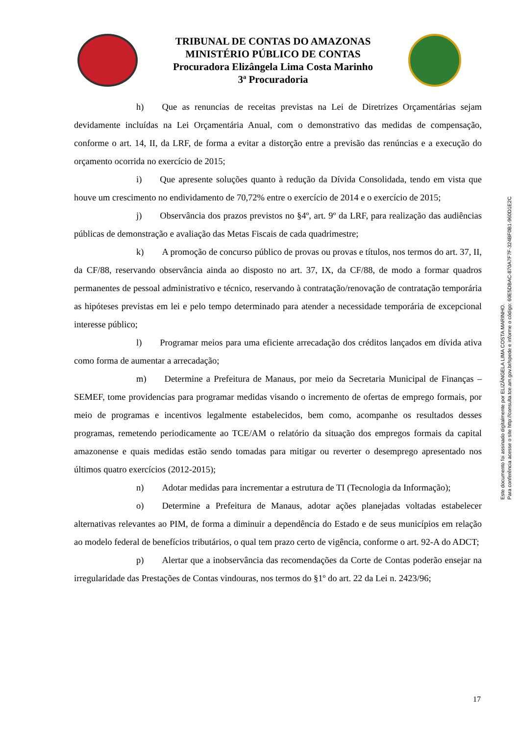TRIBUNAL DE CONTAS DO AMAZONAS
MINISTÉRIO PÚBLICO DE CONTAS
Procuradora Elizângela Lima Costa Marinho
3ª Procuradoria
h)  Que as renuncias de receitas previstas na Lei de Diretrizes Orçamentárias sejam devidamente incluídas na Lei Orçamentária Anual, com o demonstrativo das medidas de compensação, conforme o art. 14, II, da LRF, de forma a evitar a distorção entre a previsão das renúncias e a execução do orçamento ocorrida no exercício de 2015;
i)  Que apresente soluções quanto à redução da Dívida Consolidada, tendo em vista que houve um crescimento no endividamento de 70,72% entre o exercício de 2014 e o exercício de 2015;
j)  Observância dos prazos previstos no §4º, art. 9º da LRF, para realização das audiências públicas de demonstração e avaliação das Metas Fiscais de cada quadrimestre;
k)  A promoção de concurso público de provas ou provas e títulos, nos termos do art. 37, II, da CF/88, reservando observância ainda ao disposto no art. 37, IX, da CF/88, de modo a formar quadros permanentes de pessoal administrativo e técnico, reservando à contratação/renovação de contratação temporária as hipóteses previstas em lei e pelo tempo determinado para atender a necessidade temporária de excepcional interesse público;
l)  Programar meios para uma eficiente arrecadação dos créditos lançados em dívida ativa como forma de aumentar a arrecadação;
m)  Determine a Prefeitura de Manaus, por meio da Secretaria Municipal de Finanças – SEMEF, tome providencias para programar medidas visando o incremento de ofertas de emprego formais, por meio de programas e incentivos legalmente estabelecidos, bem como, acompanhe os resultados desses programas, remetendo periodicamente ao TCE/AM o relatório da situação dos empregos formais da capital amazonense e quais medidas estão sendo tomadas para mitigar ou reverter o desemprego apresentado nos últimos quatro exercícios (2012-2015);
n)  Adotar medidas para incrementar a estrutura de TI (Tecnologia da Informação);
o)  Determine a Prefeitura de Manaus, adotar ações planejadas voltadas estabelecer alternativas relevantes ao PIM, de forma a diminuir a dependência do Estado e de seus municípios em relação ao modelo federal de benefícios tributários, o qual tem prazo certo de vigência, conforme o art. 92-A do ADCT;
p)  Alertar que a inobservância das recomendações da Corte de Contas poderão ensejar na irregularidade das Prestações de Contas vindouras, nos termos do §1º do art. 22 da Lei n. 2423/96;
Este documento foi assinado digitalmente por ELIZÂNGELA LIMA COSTA MARINHO.
Para conferência acesse o site http://consulta.tce.am.gov.br/spede e informe o código: 60E5DBAC-870A7F7F-324BF0B1-960D1E2C
17